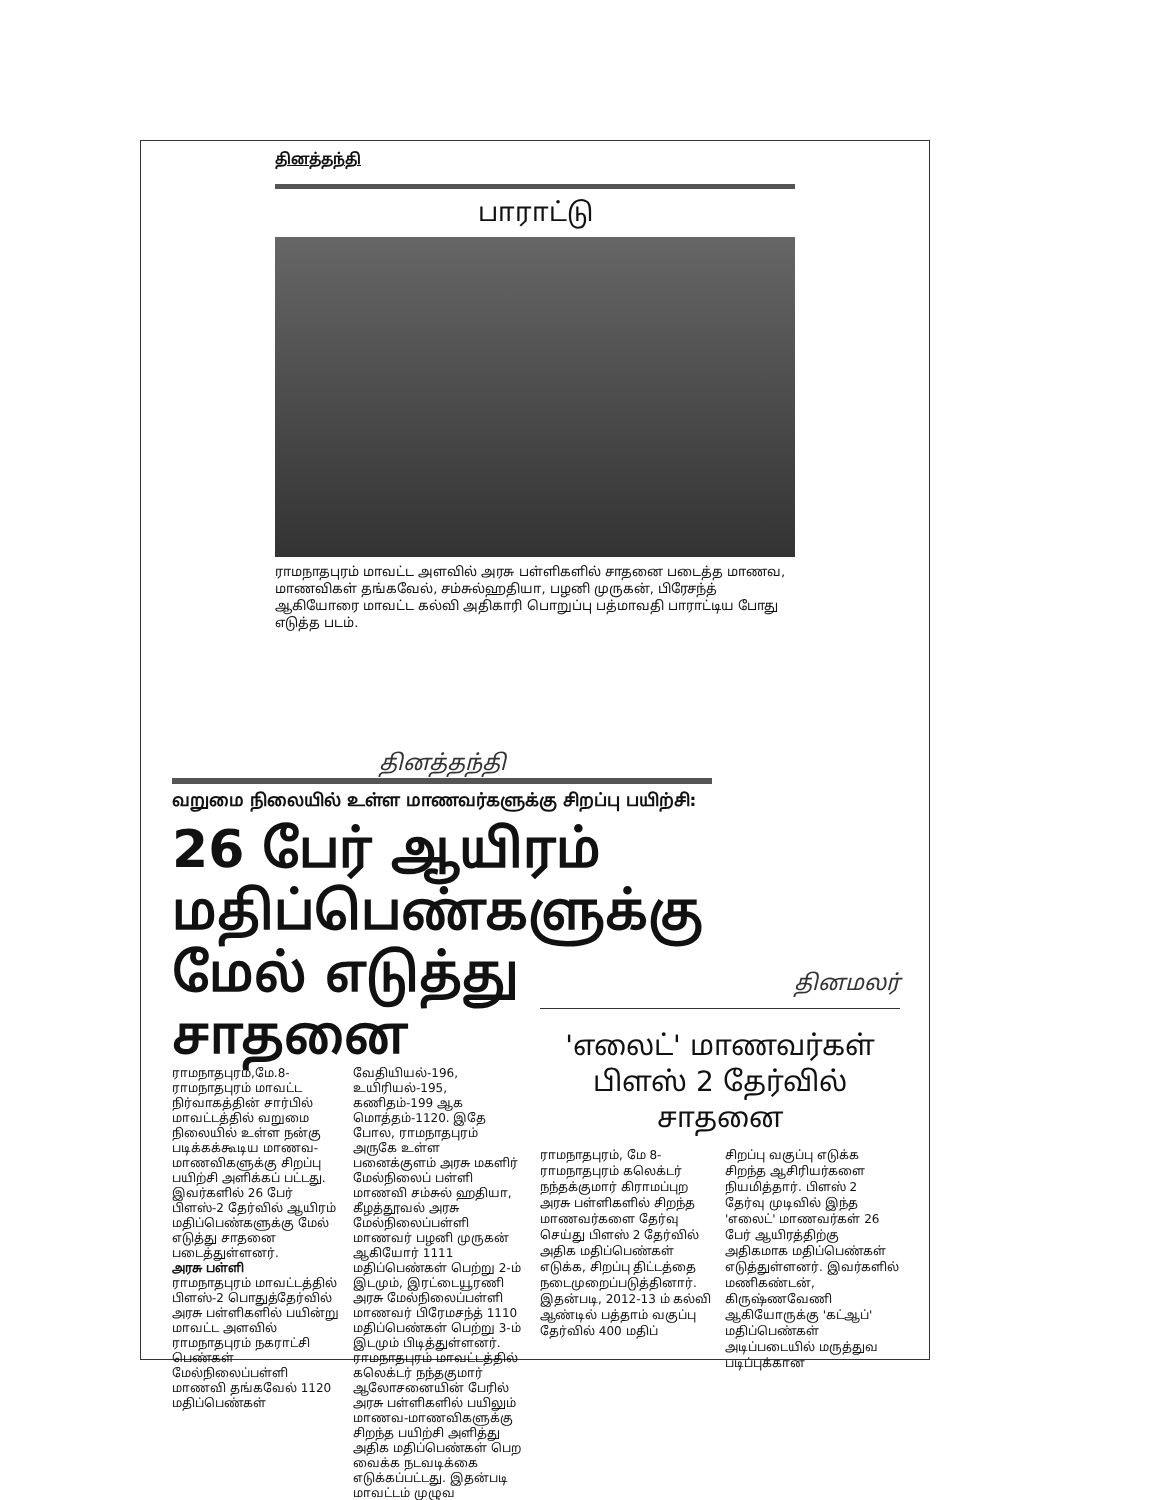தினத்தந்தி
பாராட்டு
ராமநாதபுரம் மாவட்ட அளவில் அரசு பள்ளிகளில் சாதனை படைத்த மாணவ, மாணவிகள் தங்கவேல், சம்சுல்ஹதியா, பழனி முருகன், பிரேசந்த் ஆகியோரை மாவட்ட கல்வி அதிகாரி பொறுப்பு பத்மாவதி பாராட்டிய போது எடுத்த படம்.
தினத்தந்தி
வறுமை நிலையில் உள்ள மாணவர்களுக்கு சிறப்பு பயிற்சி:
26 பேர் ஆயிரம் மதிப்பெண்களுக்கு மேல் எடுத்து சாதனை
ராமநாதபுரம்,மே.8- ராமநாதபுரம் மாவட்ட நிர்வாகத்தின் சார்பில் மாவட்டத்தில் வறுமை நிலையில் உள்ள நன்கு படிக்கக்கூடிய மாணவ-மாணவிகளுக்கு சிறப்பு பயிற்சி அளிக்கப் பட்டது. இவர்களில் 26 பேர் பிளஸ்-2 தேர்வில் ஆயிரம் மதிப்பெண்களுக்கு மேல் எடுத்து சாதனை படைத்துள்ளனர்.
அரசு பள்ளி
ராமநாதபுரம் மாவட்டத்தில் பிளஸ்-2 பொதுத்தேர்வில் அரசு பள்ளிகளில் பயின்று மாவட்ட அளவில் ராமநாதபுரம் நகராட்சி பெண்கள் மேல்நிலைப்பள்ளி மாணவி தங்கவேல் 1120 மதிப்பெண்கள்
வேதியியல்-196, உயிரியல்-195, கணிதம்-199 ஆக மொத்தம்-1120. இதே போல, ராமநாதபுரம் அருகே உள்ள பனைக்குளம் அரசு மகளிர் மேல்நிலைப் பள்ளி மாணவி சம்சுல் ஹதியா, கீழத்தூவல் அரசு மேல்நிலைப்பள்ளி மாணவர் பழனி முருகன் ஆகியோர் 1111 மதிப்பெண்கள் பெற்று 2-ம் இடமும், இரட்டையூரணி அரசு மேல்நிலைப்பள்ளி மாணவர் பிரேமசந்த் 1110 மதிப்பெண்கள் பெற்று 3-ம் இடமும் பிடித்துள்ளனர். ராமநாதபுரம் மாவட்டத்தில் கலெக்டர் நந்தகுமார் ஆலோசனையின் பேரில் அரசு பள்ளிகளில் பயிலும் மாணவ-மாணவிகளுக்கு சிறந்த பயிற்சி அளித்து அதிக மதிப்பெண்கள் பெற வைக்க நடவடிக்கை எடுக்கப்பட்டது. இதன்படி மாவட்டம் முழுவ
தினமலர்
'எலைட்' மாணவர்கள் பிளஸ் 2 தேர்வில் சாதனை
ராமநாதபுரம், மே 8- ராமநாதபுரம் கலெக்டர் நந்தக்குமார் கிராமப்புற அரசு பள்ளிகளில் சிறந்த மாணவர்களை தேர்வு செய்து பிளஸ் 2 தேர்வில் அதிக மதிப்பெண்கள் எடுக்க, சிறப்பு திட்டத்தை நடைமுறைப்படுத்தினார். இதன்படி, 2012-13 ம் கல்வி ஆண்டில் பத்தாம் வகுப்பு தேர்வில் 400 மதிப்
சிறப்பு வகுப்பு எடுக்க சிறந்த ஆசிரியர்களை நியமித்தார். பிளஸ் 2 தேர்வு முடிவில் இந்த 'எலைட்' மாணவர்கள் 26 பேர் ஆயிரத்திற்கு அதிகமாக மதிப்பெண்கள் எடுத்துள்ளனர். இவர்களில் மணிகண்டன், கிருஷ்ணவேணி ஆகியோருக்கு 'கட்ஆப்' மதிப்பெண்கள் அடிப்படையில் மருத்துவ படிப்புக்கான